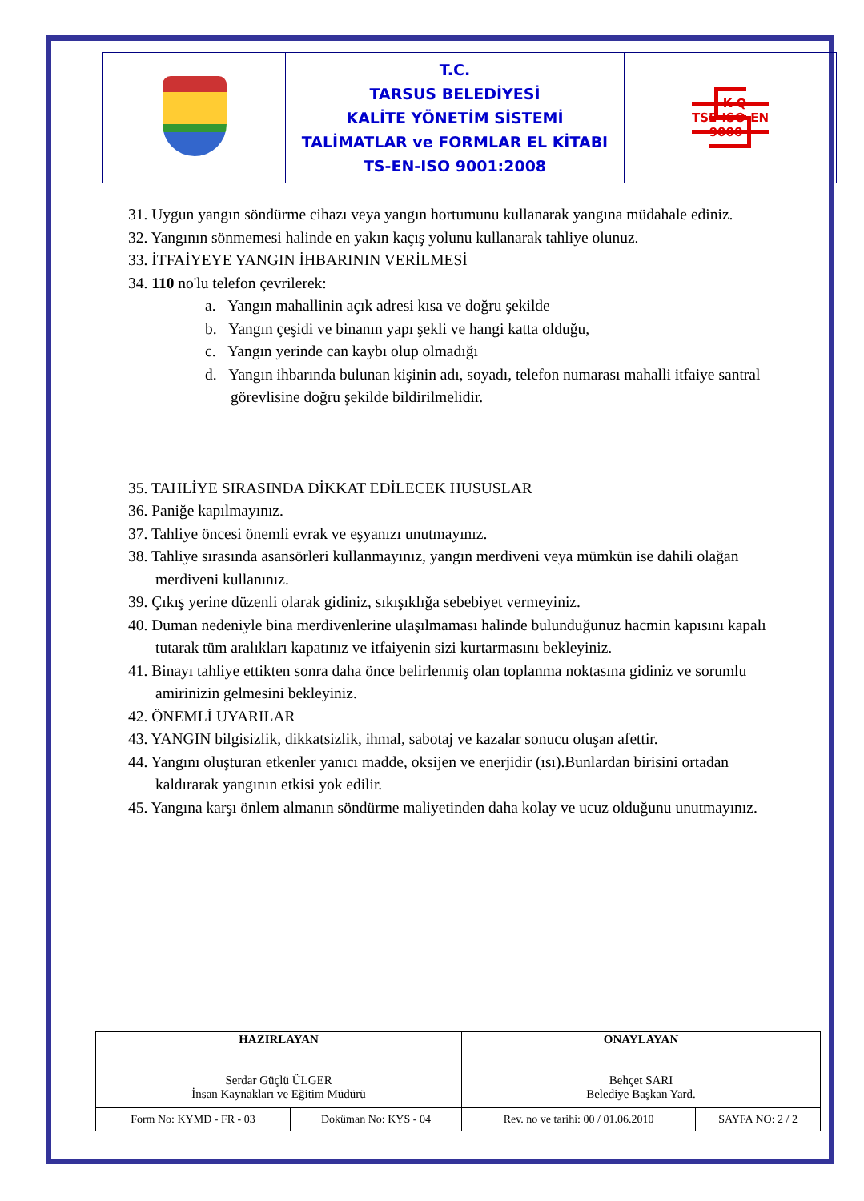| | T.C. TARSUS BELEDİYESİ KALİTE YÖNETİM SİSTEMİ TALİMATLAR ve FORMLAR EL KİTABI TS-EN-ISO 9001:2008 | K-Q TSE-ISO-EN 9000 |
31. Uygun yangın söndürme cihazı veya yangın hortumunu kullanarak yangına müdahale ediniz.
32. Yangının sönmemesi halinde en yakın kaçış yolunu kullanarak tahliye olunuz.
33. İTFAİYEYE YANGIN İHBARININ VERİLMESİ
34. 110 no'lu telefon çevrilerek:
a. Yangın mahallinin açık adresi kısa ve doğru şekilde
b. Yangın çeşidi ve binanın yapı şekli ve hangi katta olduğu,
c. Yangın yerinde can kaybı olup olmadığı
d. Yangın ihbarında bulunan kişinin adı, soyadı, telefon numarası mahalli itfaiye santral görevlisine doğru şekilde bildirilmelidir.
35. TAHLİYE SIRASINDA DİKKAT EDİLECEK HUSUSLAR
36. Paniğe kapılmayınız.
37. Tahliye öncesi önemli evrak ve eşyanızı unutmayınız.
38. Tahliye sırasında asansörleri kullanmayınız, yangın merdiveni veya mümkün ise dahili olağan merdiveni kullanınız.
39. Çıkış yerine düzenli olarak gidiniz, sıkışıklığa sebebiyet vermeyiniz.
40. Duman nedeniyle bina merdivenlerine ulaşılmaması halinde bulunduğunuz hacmin kapısını kapalı tutarak tüm aralıkları kapatınız ve itfaiyenin sizi kurtarmasını bekleyiniz.
41. Binayı tahliye ettikten sonra daha önce belirlenmiş olan toplanma noktasına gidiniz ve sorumlu amirinizin gelmesini bekleyiniz.
42. ÖNEMLİ UYARILAR
43. YANGIN bilgisizlik, dikkatsizlik, ihmal, sabotaj ve kazalar sonucu oluşan afettir.
44. Yangını oluşturan etkenler yanıcı madde, oksijen ve enerjidir (ısı).Bunlardan birisini ortadan kaldırarak yangının etkisi yok edilir.
45. Yangına karşı önlem almanın söndürme maliyetinden daha kolay ve ucuz olduğunu unutmayınız.
| HAZIRLAYAN Serdar Güçlü ÜLGER İnsan Kaynakları ve Eğitim Müdürü | | ONAYLAYAN Behçet SARI Belediye Başkan Yard. | |
| Form No: KYMD - FR - 03 | Doküman No: KYS - 04 | Rev. no ve tarihi: 00 / 01.06.2010 | SAYFA NO: 2 / 2 |